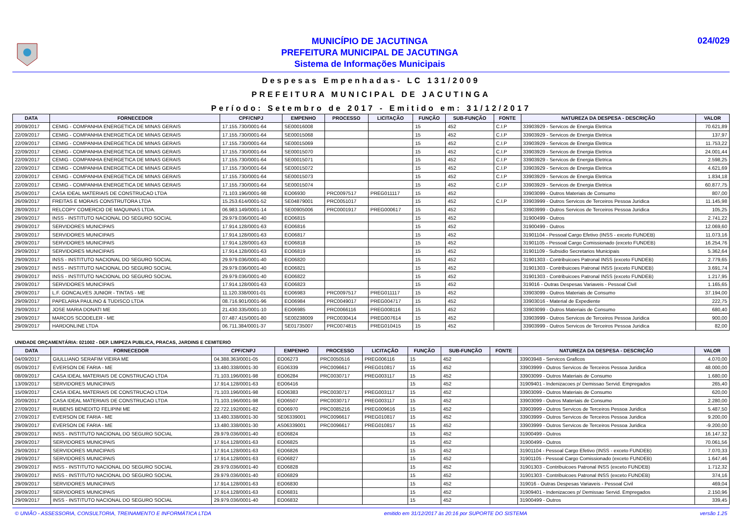MUNICÍPIO DE JACUTINGA
PREFEITURA MUNICIPAL DE JACUTINGA
Sistema de Informações Municipais
024/029
Despesas Empenhadas- LC 131/2009
PREFEITURA MUNICIPAL DE JACUTINGA
Período: Setembro de 2017 - Emitido em: 31/12/2017
| DATA | FORNECEDOR | CPF/CNPJ | EMPENHO | PROCESSO | LICITAÇÃO | FUNÇÃO | SUB-FUNÇÃO | FONTE | NATUREZA DA DESPESA - DESCRIÇÃO | VALOR |
| --- | --- | --- | --- | --- | --- | --- | --- | --- | --- | --- |
| 20/09/2017 | CEMIG - COMPANHIA ENERGETICA DE MINAS GERAIS | 17.155.730/0001-64 | SE00016008 | | | 15 | 452 | C.I.P | 33903929 - Servicos de Energia Eletrica | 70.621,89 |
| 22/09/2017 | CEMIG - COMPANHIA ENERGETICA DE MINAS GERAIS | 17.155.730/0001-64 | SE00015068 | | | 15 | 452 | C.I.P | 33903929 - Servicos de Energia Eletrica | 137,97 |
| 22/09/2017 | CEMIG - COMPANHIA ENERGETICA DE MINAS GERAIS | 17.155.730/0001-64 | SE00015069 | | | 15 | 452 | C.I.P | 33903929 - Servicos de Energia Eletrica | 11.753,22 |
| 22/09/2017 | CEMIG - COMPANHIA ENERGETICA DE MINAS GERAIS | 17.155.730/0001-64 | SE00015070 | | | 15 | 452 | C.I.P | 33903929 - Servicos de Energia Eletrica | 24.001,44 |
| 22/09/2017 | CEMIG - COMPANHIA ENERGETICA DE MINAS GERAIS | 17.155.730/0001-64 | SE00015071 | | | 15 | 452 | C.I.P | 33903929 - Servicos de Energia Eletrica | 2.598,25 |
| 22/09/2017 | CEMIG - COMPANHIA ENERGETICA DE MINAS GERAIS | 17.155.730/0001-64 | SE00015072 | | | 15 | 452 | C.I.P | 33903929 - Servicos de Energia Eletrica | 4.621,69 |
| 22/09/2017 | CEMIG - COMPANHIA ENERGETICA DE MINAS GERAIS | 17.155.730/0001-64 | SE00015073 | | | 15 | 452 | C.I.P | 33903929 - Servicos de Energia Eletrica | 1.834,18 |
| 22/09/2017 | CEMIG - COMPANHIA ENERGETICA DE MINAS GERAIS | 17.155.730/0001-64 | SE00015074 | | | 15 | 452 | C.I.P | 33903929 - Servicos de Energia Eletrica | 60.877,75 |
| 25/09/2017 | CASA IDEAL MATERIAIS DE CONSTRUCAO LTDA | 71.103.196/0001-98 | EO06930 | PRC0097517 | PREG011117 | 15 | 452 | | 33903099 - Outros Materiais de Consumo | 807,00 |
| 26/09/2017 | FREITAS E MORAIS CONSTRUTORA LTDA | 15.253.614/0001-52 | SE04879001 | PRC0051017 | | 15 | 452 | C.I.P | 33903999 - Outros Servicos de Terceiros Pessoa Juridica | 11.145,98 |
| 28/09/2017 | RELCOPY COMERCIO DE MAQUINAS LTDA. | 06.983.149/0001-14 | SE00905006 | PRC0001917 | PREG000617 | 15 | 452 | | 33903999 - Outros Servicos de Terceiros Pessoa Juridica | 105,25 |
| 29/09/2017 | INSS - INSTITUTO NACIONAL DO SEGURO SOCIAL | 29.979.036/0001-40 | EO06815 | | | 15 | 452 | | 31900499 - Outros | 2.741,22 |
| 29/09/2017 | SERVIDORES MUNICIPAIS | 17.914.128/0001-63 | EO06816 | | | 15 | 452 | | 31900499 - Outros | 12.069,60 |
| 29/09/2017 | SERVIDORES MUNICIPAIS | 17.914.128/0001-63 | EO06817 | | | 15 | 452 | | 31901104 - Pessoal Cargo Efetivo (INSS - exceto FUNDEB) | 11.073,16 |
| 29/09/2017 | SERVIDORES MUNICIPAIS | 17.914.128/0001-63 | EO06818 | | | 15 | 452 | | 31901105 - Pessoal Cargo Comissionado (exceto FUNDEB) | 16.254,76 |
| 29/09/2017 | SERVIDORES MUNICIPAIS | 17.914.128/0001-63 | EO06819 | | | 15 | 452 | | 31901109 - Subsidio Secretarios Municipais | 5.362,64 |
| 29/09/2017 | INSS - INSTITUTO NACIONAL DO SEGURO SOCIAL | 29.979.036/0001-40 | EO06820 | | | 15 | 452 | | 31901303 - Contribuicoes Patronal INSS (exceto FUNDEB) | 2.779,65 |
| 29/09/2017 | INSS - INSTITUTO NACIONAL DO SEGURO SOCIAL | 29.979.036/0001-40 | EO06821 | | | 15 | 452 | | 31901303 - Contribuicoes Patronal INSS (exceto FUNDEB) | 3.691,74 |
| 29/09/2017 | INSS - INSTITUTO NACIONAL DO SEGURO SOCIAL | 29.979.036/0001-40 | EO06822 | | | 15 | 452 | | 31901303 - Contribuicoes Patronal INSS (exceto FUNDEB) | 1.217,95 |
| 29/09/2017 | SERVIDORES MUNICIPAIS | 17.914.128/0001-63 | EO06823 | | | 15 | 452 | | 319016 - Outras Despesas Variaveis - Pessoal Civil | 1.165,65 |
| 29/09/2017 | L.F. GONCALVES JUNIOR - TINTAS - ME | 11.120.338/0001-01 | EO06983 | PRC0097517 | PREG011117 | 15 | 452 | | 33903099 - Outros Materiais de Consumo | 37.194,00 |
| 29/09/2017 | PAPELARIA PAULINO & TUDISCO LTDA | 08.716.901/0001-96 | EO06984 | PRC0049017 | PREG004717 | 15 | 452 | | 33903016 - Material de Expediente | 222,75 |
| 29/09/2017 | JOSE MARIA DONATI ME | 21.430.335/0001-10 | EO06985 | PRC0066116 | PREG008116 | 15 | 452 | | 33903099 - Outros Materiais de Consumo | 680,40 |
| 29/09/2017 | MARCOS SCODELER - ME | 07.487.415/0001-80 | SE00238009 | PRC0030414 | PREG007614 | 15 | 452 | | 33903999 - Outros Servicos de Terceiros Pessoa Juridica | 900,00 |
| 29/09/2017 | HARDONLINE LTDA | 06.711.384/0001-37 | SE01735007 | PRC0074815 | PREG010415 | 15 | 452 | | 33903999 - Outros Servicos de Terceiros Pessoa Juridica | 82,00 |
UNIDADE ORÇAMENTÁRIA: 021002 - DEP. LIMPEZA PUBLICA, PRACAS, JARDINS E CEMITERIO
| DATA | FORNECEDOR | CPF/CNPJ | EMPENHO | PROCESSO | LICITAÇÃO | FUNÇÃO | SUB-FUNÇÃO | FONTE | NATUREZA DA DESPESA - DESCRIÇÃO | VALOR |
| --- | --- | --- | --- | --- | --- | --- | --- | --- | --- | --- |
| 04/09/2017 | GIULLIANO SERAFIM VIEIRA ME | 04.388.363/0001-05 | EO06273 | PRC0050516 | PREG006116 | 15 | 452 | | 33903948 - Servicos Graficos | 4.070,00 |
| 05/09/2017 | EVERSON DE FARIA - ME | 13.480.338/0001-30 | EG06339 | PRC0096617 | PREG010817 | 15 | 452 | | 33903999 - Outros Servicos de Terceiros Pessoa Juridica | 48.000,00 |
| 08/09/2017 | CASA IDEAL MATERIAIS DE CONSTRUCAO LTDA | 71.103.196/0001-98 | EO06284 | PRC0030717 | PREG003117 | 15 | 452 | | 33903099 - Outros Materiais de Consumo | 1.680,00 |
| 13/09/2017 | SERVIDORES MUNICIPAIS | 17.914.128/0001-63 | EO06416 | | | 15 | 452 | | 31909401 - Indenizacoes p/ Demissao Servid. Empregados | 265,40 |
| 15/09/2017 | CASA IDEAL MATERIAIS DE CONSTRUCAO LTDA | 71.103.196/0001-98 | EO06383 | PRC0030717 | PREG003117 | 15 | 452 | | 33903099 - Outros Materiais de Consumo | 620,00 |
| 20/09/2017 | CASA IDEAL MATERIAIS DE CONSTRUCAO LTDA | 71.103.196/0001-98 | EO06507 | PRC0030717 | PREG003117 | 15 | 452 | | 33903099 - Outros Materiais de Consumo | 2.280,00 |
| 27/09/2017 | RUBENS BENEDITO FELIPINI ME | 22.722.192/0001-82 | EO06970 | PRC0085216 | PREG009616 | 15 | 452 | | 33903999 - Outros Servicos de Terceiros Pessoa Juridica | 5.487,50 |
| 27/09/2017 | EVERSON DE FARIA - ME | 13.480.338/0001-30 | SE06339001 | PRC0096617 | PREG010817 | 15 | 452 | | 33903999 - Outros Servicos de Terceiros Pessoa Juridica | 9.200,00 |
| 29/09/2017 | EVERSON DE FARIA - ME | 13.480.338/0001-30 | AS06339001 | PRC0096617 | PREG010817 | 15 | 452 | | 33903999 - Outros Servicos de Terceiros Pessoa Juridica | -9.200,00 |
| 29/09/2017 | INSS - INSTITUTO NACIONAL DO SEGURO SOCIAL | 29.979.036/0001-40 | EO06824 | | | 15 | 452 | | 31900499 - Outros | 16.147,32 |
| 29/09/2017 | SERVIDORES MUNICIPAIS | 17.914.128/0001-63 | EO06825 | | | 15 | 452 | | 31900499 - Outros | 70.061,56 |
| 29/09/2017 | SERVIDORES MUNICIPAIS | 17.914.128/0001-63 | EO06826 | | | 15 | 452 | | 31901104 - Pessoal Cargo Efetivo (INSS - exceto FUNDEB) | 7.070,33 |
| 29/09/2017 | SERVIDORES MUNICIPAIS | 17.914.128/0001-63 | EO06827 | | | 15 | 452 | | 31901105 - Pessoal Cargo Comissionado (exceto FUNDEB) | 1.647,46 |
| 29/09/2017 | INSS - INSTITUTO NACIONAL DO SEGURO SOCIAL | 29.979.036/0001-40 | EO06828 | | | 15 | 452 | | 31901303 - Contribuicoes Patronal INSS (exceto FUNDEB) | 1.712,32 |
| 29/09/2017 | INSS - INSTITUTO NACIONAL DO SEGURO SOCIAL | 29.979.036/0001-40 | EO06829 | | | 15 | 452 | | 31901303 - Contribuicoes Patronal INSS (exceto FUNDEB) | 374,16 |
| 29/09/2017 | SERVIDORES MUNICIPAIS | 17.914.128/0001-63 | EO06830 | | | 15 | 452 | | 319016 - Outras Despesas Variaveis - Pessoal Civil | 469,04 |
| 29/09/2017 | SERVIDORES MUNICIPAIS | 17.914.128/0001-63 | EO06831 | | | 15 | 452 | | 31909401 - Indenizacoes p/ Demissao Servid. Empregados | 2.150,96 |
| 29/09/2017 | INSS - INSTITUTO NACIONAL DO SEGURO SOCIAL | 29.979.036/0001-40 | EO06832 | | | 15 | 452 | | 31900499 - Outros | 339,45 |
© UNIÃO - ASSESSORIA, CONSULTORIA, TREINAMENTO E INFORMÁTICA LTDA emitido em 31/12/2017 às 20:16 por SUPORTE DO SISTEMA versão 1.25